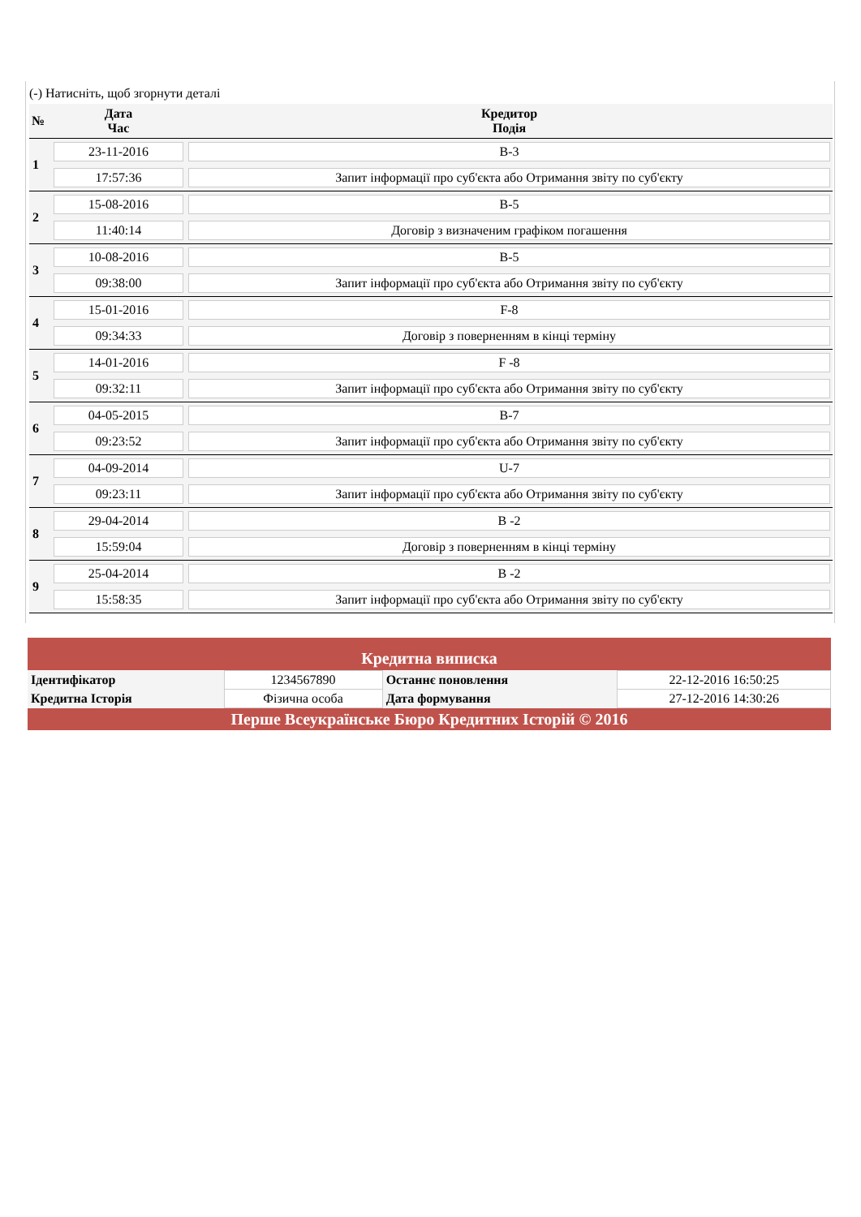(-) Натисніть, щоб згорнути деталі
| № | Дата Час | Кредитор Подія |
| --- | --- | --- |
| 1 | 23-11-2016 | B-3 |
| | 17:57:36 | Запит інформації про суб'єкта або Отримання звіту по суб'єкту |
| 2 | 15-08-2016 | B-5 |
| | 11:40:14 | Договір з визначеним графіком погашення |
| 3 | 10-08-2016 | B-5 |
| | 09:38:00 | Запит інформації про суб'єкта або Отримання звіту по суб'єкту |
| 4 | 15-01-2016 | F-8 |
| | 09:34:33 | Договір з поверненням в кінці терміну |
| 5 | 14-01-2016 | F -8 |
| | 09:32:11 | Запит інформації про суб'єкта або Отримання звіту по суб'єкту |
| 6 | 04-05-2015 | B-7 |
| | 09:23:52 | Запит інформації про суб'єкта або Отримання звіту по суб'єкту |
| 7 | 04-09-2014 | U-7 |
| | 09:23:11 | Запит інформації про суб'єкта або Отримання звіту по суб'єкту |
| 8 | 29-04-2014 | B -2 |
| | 15:59:04 | Договір з поверненням в кінці терміну |
| 9 | 25-04-2014 | B -2 |
| | 15:58:35 | Запит інформації про суб'єкта або Отримання звіту по суб'єкту |
Кредитна виписка
| Ідентифікатор | 1234567890 | Останнє поновлення | 22-12-2016 16:50:25 |
| Кредитна Історія | Фізична особа | Дата формування | 27-12-2016 14:30:26 |
Перше Всеукраїнське Бюро Кредитних Історій © 2016